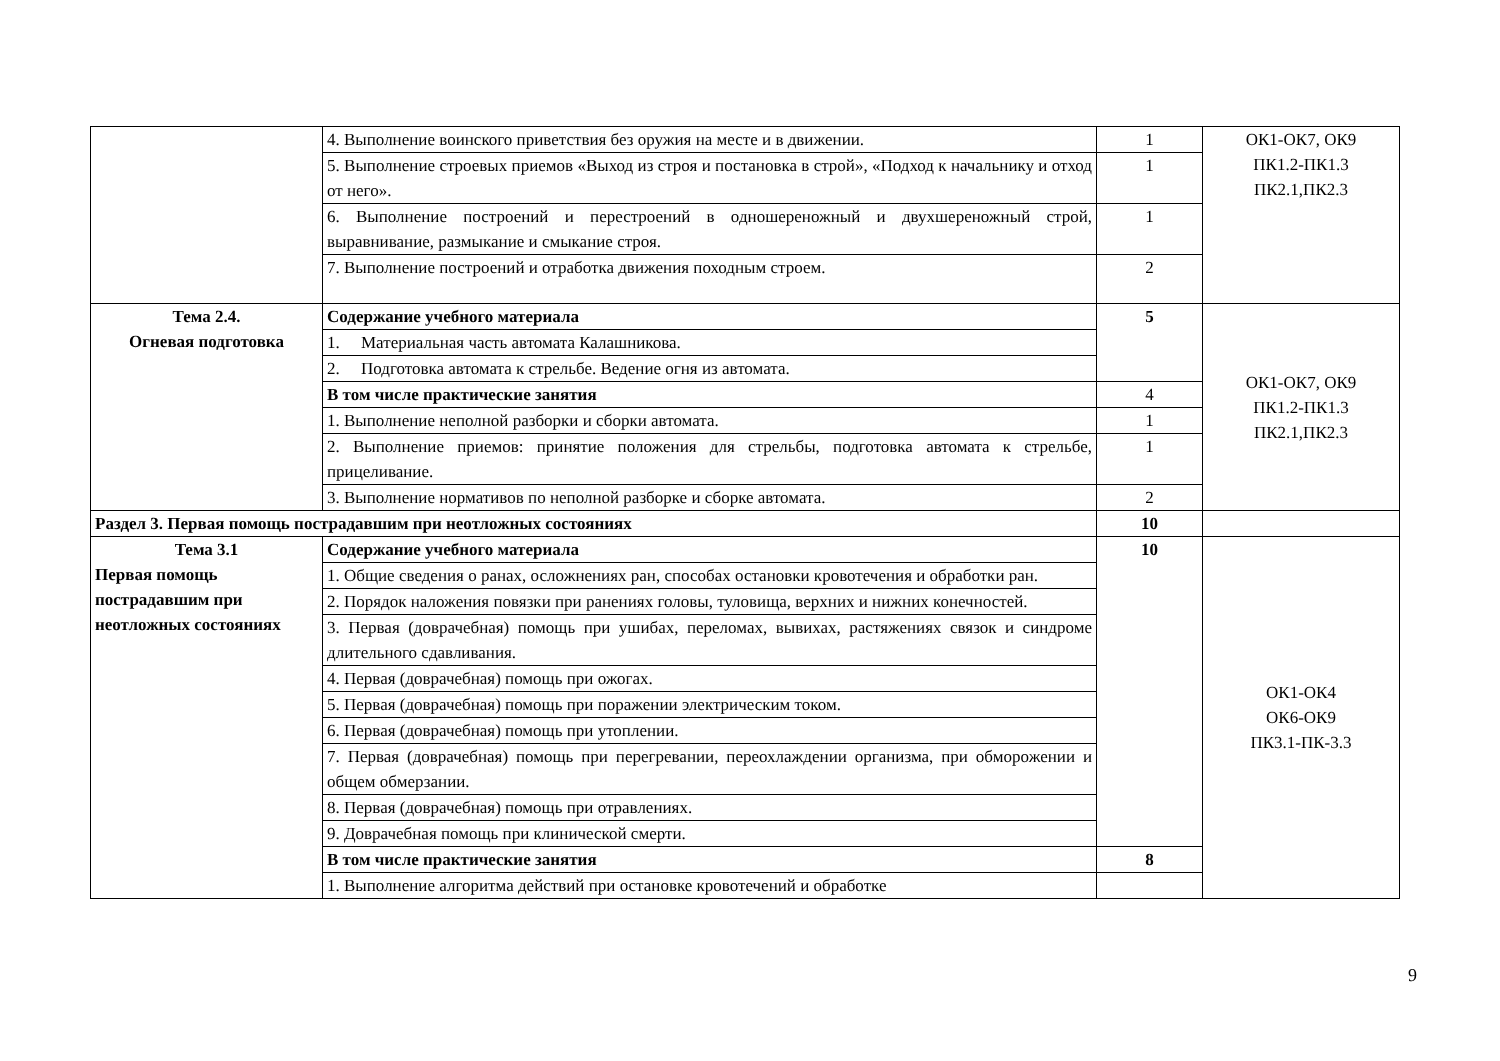| | 4. Выполнение воинского приветствия без оружия на месте и в движении. | 1 | ОК1-ОК7, ОК9 ПК1.2-ПК1.3 ПК2.1,ПК2.3 |
| | 5. Выполнение строевых приемов «Выход из строя и постановка в строй», «Подход к начальнику и отход от него». | 1 | |
| | 6. Выполнение построений и перестроений в одношереножный и двухшереножный строй, выравнивание, размыкание и смыкание строя. | 1 | |
| | 7. Выполнение построений и отработка движения походным строем. | 2 | |
| Тема 2.4. Огневая подготовка | Содержание учебного материала | 5 | ОК1-ОК7, ОК9 ПК1.2-ПК1.3 ПК2.1,ПК2.3 |
| | 1. Материальная часть автомата Калашникова. | | |
| | 2. Подготовка автомата к стрельбе. Ведение огня из автомата. | | |
| | В том числе практические занятия | 4 | |
| | 1. Выполнение неполной разборки и сборки автомата. | 1 | |
| | 2. Выполнение приемов: принятие положения для стрельбы, подготовка автомата к стрельбе, прицеливание. | 1 | |
| | 3. Выполнение нормативов по неполной разборке и сборке автомата. | 2 | |
| Раздел 3. Первая помощь пострадавшим при неотложных состояниях | | 10 | |
| Тема 3.1 Первая помощь пострадавшим при неотложных состояниях | Содержание учебного материала | 10 | ОК1-ОК4 ОК6-ОК9 ПК3.1-ПК-3.3 |
| | 1. Общие сведения о ранах, осложнениях ран, способах остановки кровотечения и обработки ран. | | |
| | 2. Порядок наложения повязки при ранениях головы, туловища, верхних и нижних конечностей. | | |
| | 3. Первая (доврачебная) помощь при ушибах, переломах, вывихах, растяжениях связок и синдроме длительного сдавливания. | | |
| | 4. Первая (доврачебная) помощь при ожогах. | | |
| | 5. Первая (доврачебная) помощь при поражении электрическим током. | | |
| | 6. Первая (доврачебная) помощь при утоплении. | | |
| | 7. Первая (доврачебная) помощь при перегревании, переохлаждении организма, при обморожении и общем обмерзании. | | |
| | 8. Первая (доврачебная) помощь при отравлениях. | | |
| | 9. Доврачебная помощь при клинической смерти. | | |
| | В том числе практические занятия | 8 | |
| | 1. Выполнение алгоритма действий при остановке кровотечений и обработке | | |
9